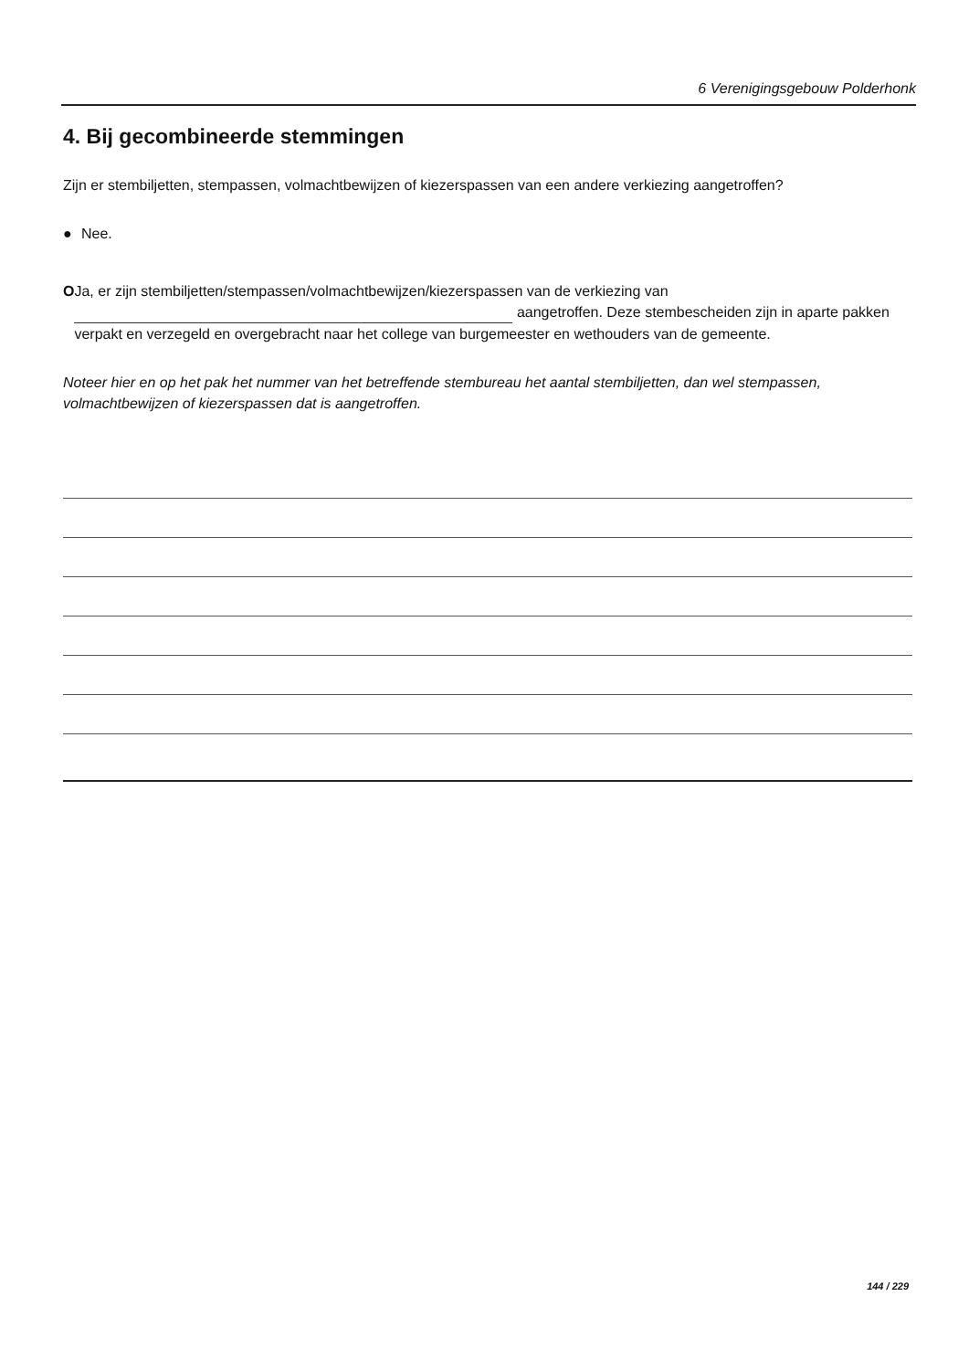6 Verenigingsgebouw Polderhonk
4. Bij gecombineerde stemmingen
Zijn er stembiljetten, stempassen, volmachtbewijzen of kiezerspassen van een andere verkiezing aangetroffen?
● Nee.
O Ja, er zijn stembiljetten/stempassen/volmachtbewijzen/kiezerspassen van de verkiezing van
aangetroffen. Deze stembescheiden zijn in aparte pakken verpakt en verzegeld en overgebracht naar het college van burgemeester en wethouders van de gemeente.
Noteer hier en op het pak het nummer van het betreffende stembureau het aantal stembiljetten, dan wel stempassen, volmachtbewijzen of kiezerspassen dat is aangetroffen.
144 / 229